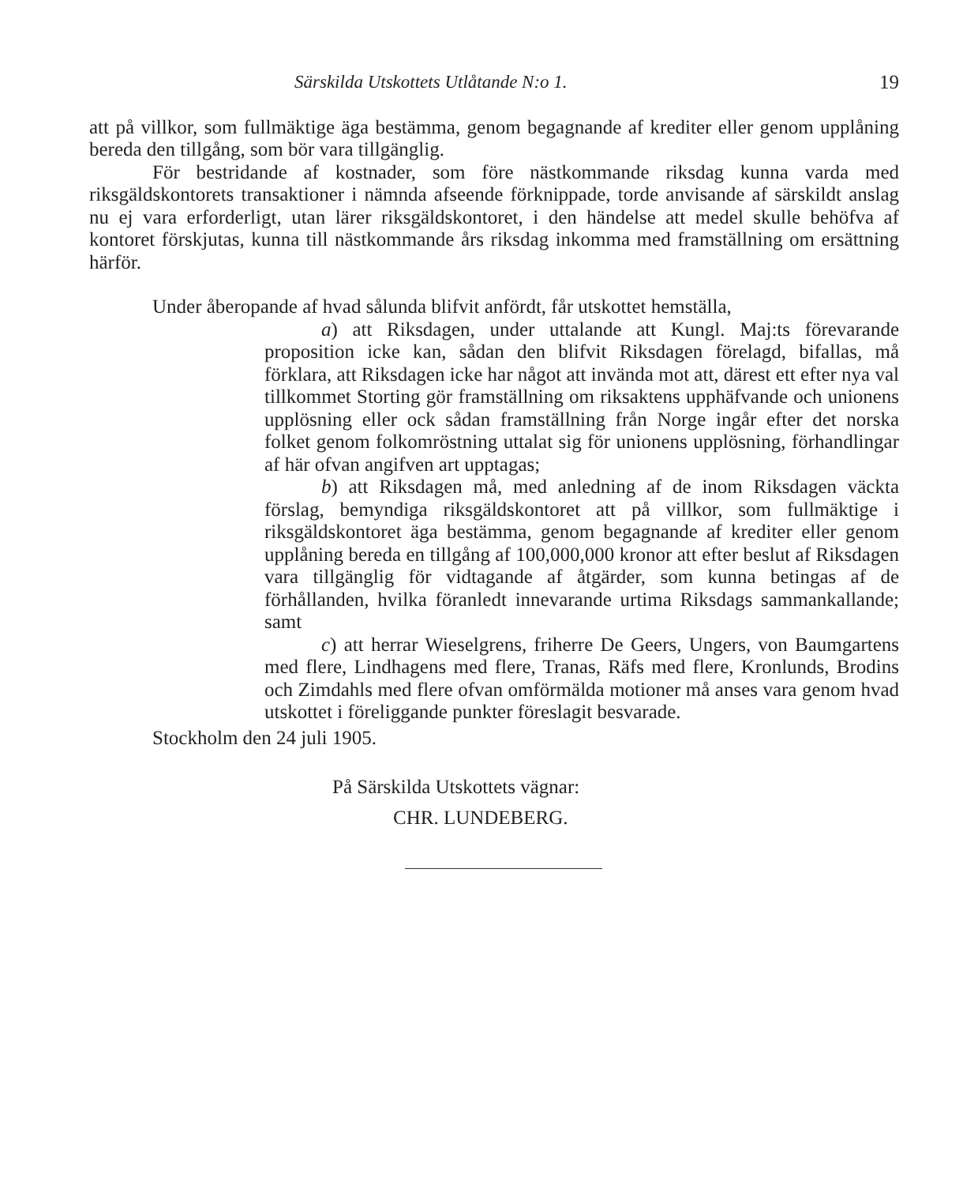Särskilda Utskottets Utlåtande N:o 1. 19
att på villkor, som fullmäktige äga bestämma, genom begagnande af krediter eller genom upplåning bereda den tillgång, som bör vara tillgänglig.
För bestridande af kostnader, som före nästkommande riksdag kunna varda med riksgäldskontorets transaktioner i nämnda afseende förknippade, torde anvisande af särskildt anslag nu ej vara erforderligt, utan lärer riksgäldskontoret, i den händelse att medel skulle behöfva af kontoret förskjutas, kunna till nästkommande års riksdag inkomma med framställning om ersättning härför.
Under åberopande af hvad sålunda blifvit anfördt, får utskottet hemställa,
a) att Riksdagen, under uttalande att Kungl. Maj:ts förevarande proposition icke kan, sådan den blifvit Riksdagen förelagd, bifallas, må förklara, att Riksdagen icke har något att invända mot att, därest ett efter nya val tillkommet Storting gör framställning om riksaktens upphäfvande och unionens upplösning eller ock sådan framställning från Norge ingår efter det norska folket genom folkomröstning uttalat sig för unionens upplösning, förhandlingar af här ofvan angifven art upptagas;
b) att Riksdagen må, med anledning af de inom Riksdagen väckta förslag, bemyndiga riksgäldskontoret att på villkor, som fullmäktige i riksgäldskontoret äga bestämma, genom begagnande af krediter eller genom upplåning bereda en tillgång af 100,000,000 kronor att efter beslut af Riksdagen vara tillgänglig för vidtagande af åtgärder, som kunna betingas af de förhållanden, hvilka föranledt innevarande urtima Riksdags sammankallande; samt
c) att herrar Wieselgrens, friherre De Geers, Ungers, von Baumgartens med flere, Lindhagens med flere, Tranas, Räfs med flere, Kronlunds, Brodins och Zimdahls med flere ofvan omförmälda motioner må anses vara genom hvad utskottet i föreliggande punkter föreslagit besvarade.
Stockholm den 24 juli 1905.
På Särskilda Utskottets vägnar:
CHR. LUNDEBERG.